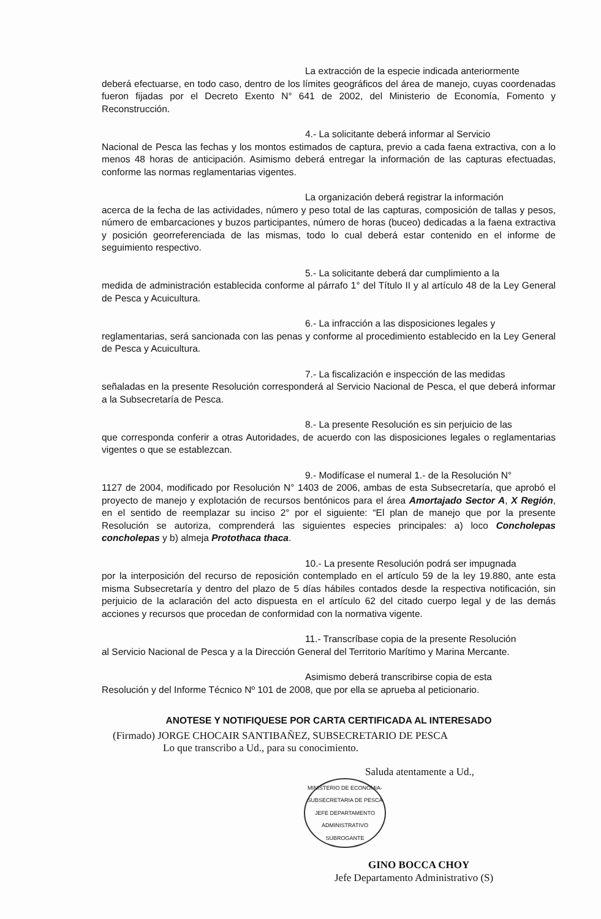La extracción de la especie indicada anteriormente
deberá efectuarse, en todo caso, dentro de los límites geográficos del área de manejo, cuyas coordenadas fueron fijadas por el Decreto Exento N° 641 de 2002, del Ministerio de Economía, Fomento y Reconstrucción.
4.- La solicitante deberá informar al Servicio
Nacional de Pesca las fechas y los montos estimados de captura, previo a cada faena extractiva, con a lo menos 48 horas de anticipación. Asimismo deberá entregar la información de las capturas efectuadas, conforme las normas reglamentarias vigentes.
La organización deberá registrar la información
acerca de la fecha de las actividades, número y peso total de las capturas, composición de tallas y pesos, número de embarcaciones y buzos participantes, número de horas (buceo) dedicadas a la faena extractiva y posición georreferenciada de las mismas, todo lo cual deberá estar contenido en el informe de seguimiento respectivo.
5.- La solicitante deberá dar cumplimiento a la
medida de administración establecida conforme al párrafo 1° del Título II y al artículo 48 de la Ley General de Pesca y Acuicultura.
6.- La infracción a las disposiciones legales y
reglamentarias, será sancionada con las penas y conforme al procedimiento establecido en la Ley General de Pesca y Acuicultura.
7.- La fiscalización e inspección de las medidas
señaladas en la presente Resolución corresponderá al Servicio Nacional de Pesca, el que deberá informar a la Subsecretaría de Pesca.
8.- La presente Resolución es sin perjuicio de las
que corresponda conferir a otras Autoridades, de acuerdo con las disposiciones legales o reglamentarias vigentes o que se establezcan.
9.- Modifícase el numeral 1.- de la Resolución N°
1127 de 2004, modificado por Resolución N° 1403 de 2006, ambas de esta Subsecretaría, que aprobó el proyecto de manejo y explotación de recursos bentónicos para el área Amortajado Sector A, X Región, en el sentido de reemplazar su inciso 2° por el siguiente: “El plan de manejo que por la presente Resolución se autoriza, comprenderá las siguientes especies principales: a) loco Concholepas concholepas y b) almeja Protothaca thaca.
10.- La presente Resolución podrá ser impugnada
por la interposición del recurso de reposición contemplado en el artículo 59 de la ley 19.880, ante esta misma Subsecretaría y dentro del plazo de 5 días hábiles contados desde la respectiva notificación, sin perjuicio de la aclaración del acto dispuesta en el artículo 62 del citado cuerpo legal y de las demás acciones y recursos que procedan de conformidad con la normativa vigente.
11.- Transcríbase copia de la presente Resolución
al Servicio Nacional de Pesca y a la Dirección General del Territorio Marítimo y Marina Mercante.
Asimismo deberá transcribirse copia de esta
Resolución y del Informe Técnico Nº 101 de 2008, que por ella se aprueba al peticionario.
ANOTESE Y NOTIFIQUESE POR CARTA CERTIFICADA AL INTERESADO
(Firmado) JORGE CHOCAIR SANTIBAÑEZ, SUBSECRETARIO DE PESCA
Lo que transcribo a Ud., para su conocimiento.
Saluda atentamente a Ud.,
MINISTERIO DE ECONOMIA-SUBSECRETARIA DE PESCA
JEFE DEPARTAMENTO ADMINISTRATIVO SUBROGANTE
GINO BOCCA CHOY
Jefe Departamento Administrativo (S)